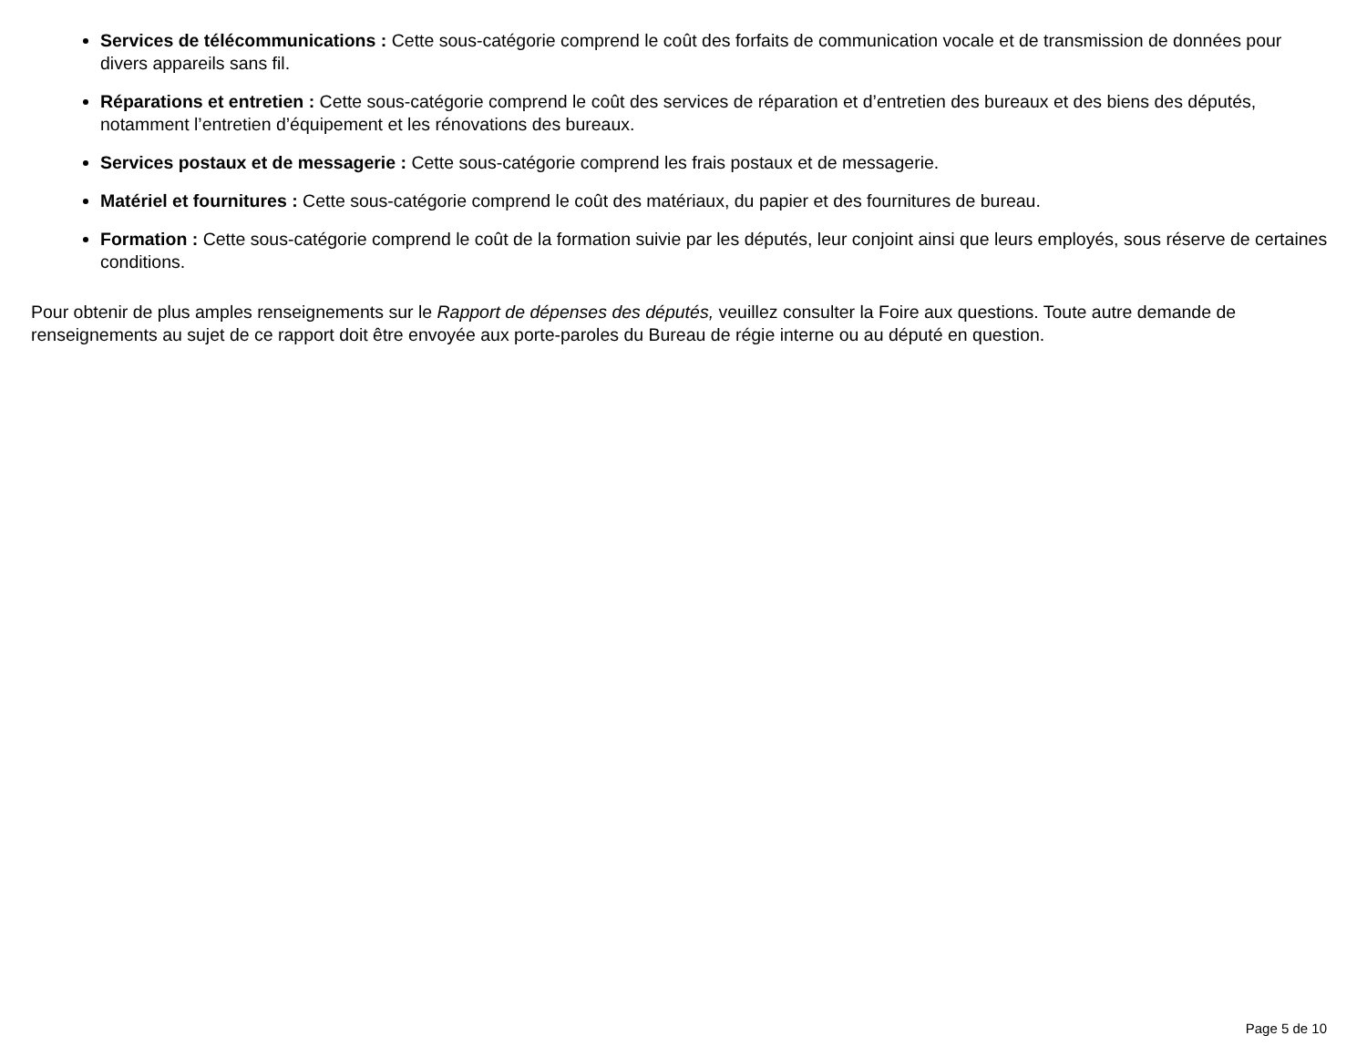Services de télécommunications : Cette sous-catégorie comprend le coût des forfaits de communication vocale et de transmission de données pour divers appareils sans fil.
Réparations et entretien : Cette sous-catégorie comprend le coût des services de réparation et d’entretien des bureaux et des biens des députés, notamment l’entretien d’équipement et les rénovations des bureaux.
Services postaux et de messagerie : Cette sous-catégorie comprend les frais postaux et de messagerie.
Matériel et fournitures : Cette sous-catégorie comprend le coût des matériaux, du papier et des fournitures de bureau.
Formation : Cette sous-catégorie comprend le coût de la formation suivie par les députés, leur conjoint ainsi que leurs employés, sous réserve de certaines conditions.
Pour obtenir de plus amples renseignements sur le Rapport de dépenses des députés, veuillez consulter la Foire aux questions. Toute autre demande de renseignements au sujet de ce rapport doit être envoyée aux porte-paroles du Bureau de régie interne ou au député en question.
Page 5 de 10